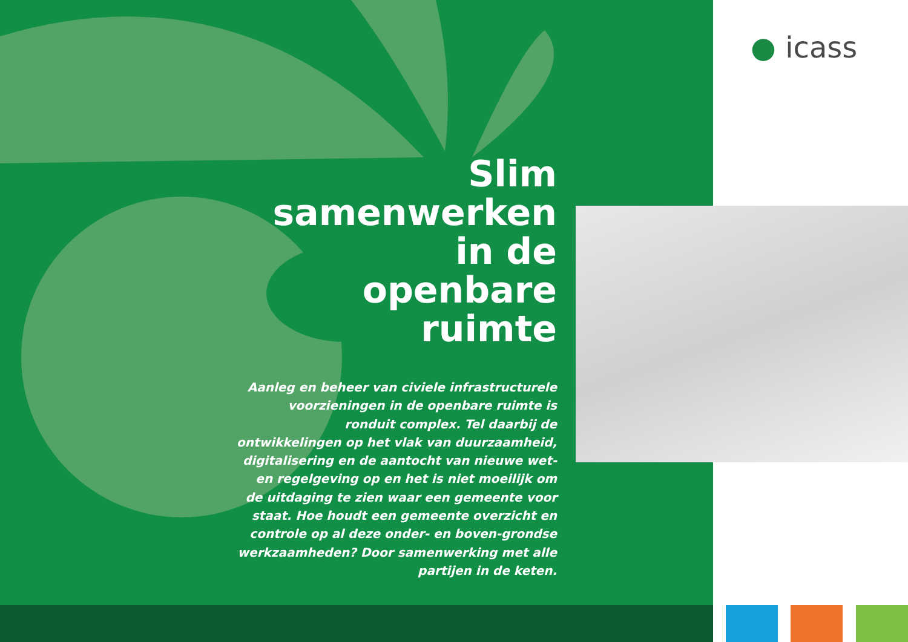● icass
Slim
samenwerken
in de
openbare
ruimte
Aanleg en beheer van civiele infrastructurele voorzieningen in de openbare ruimte is ronduit complex. Tel daarbij de ontwikkelingen op het vlak van duurzaamheid, digitalisering en de aantocht van nieuwe wet- en regelgeving op en het is niet moeilijk om de uitdaging te zien waar een gemeente voor staat. Hoe houdt een gemeente overzicht en controle op al deze onder- en boven-grondse werkzaamheden? Door samenwerking met alle partijen in de keten.